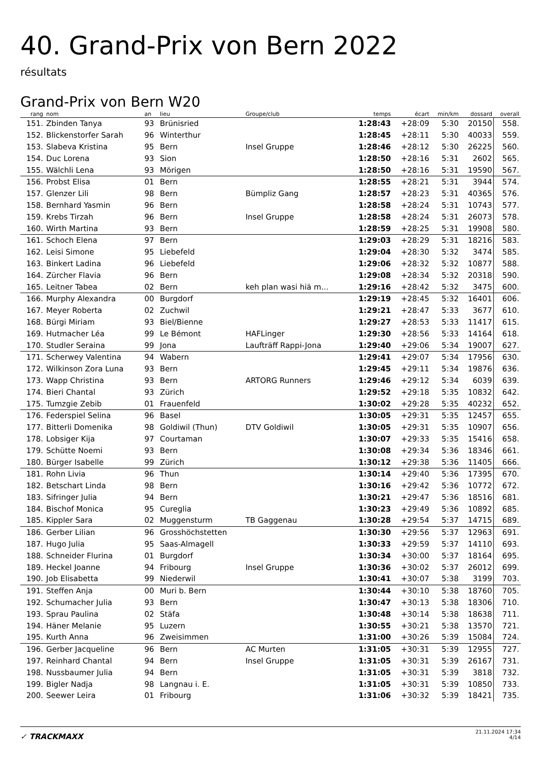40. Grand-Prix von Bern 2022
résultats
Grand-Prix von Bern W20
| rang | nom | an | lieu | Groupe/club | temps | écart | min/km | dossard | overall |
| --- | --- | --- | --- | --- | --- | --- | --- | --- | --- |
| 151. | Zbinden Tanya | 93 | Brünisried | | 1:28:43 | +28:09 | 5:30 | 20150 | 558. |
| 152. | Blickenstorfer Sarah | 96 | Winterthur | | 1:28:45 | +28:11 | 5:30 | 40033 | 559. |
| 153. | Slabeva Kristina | 95 | Bern | Insel Gruppe | 1:28:46 | +28:12 | 5:30 | 26225 | 560. |
| 154. | Duc Lorena | 93 | Sion | | 1:28:50 | +28:16 | 5:31 | 2602 | 565. |
| 155. | Wälchli Lena | 93 | Mörigen | | 1:28:50 | +28:16 | 5:31 | 19590 | 567. |
| 156. | Probst Elisa | 01 | Bern | | 1:28:55 | +28:21 | 5:31 | 3944 | 574. |
| 157. | Glenzer Lili | 98 | Bern | Bümpliz Gang | 1:28:57 | +28:23 | 5:31 | 40365 | 576. |
| 158. | Bernhard Yasmin | 96 | Bern | | 1:28:58 | +28:24 | 5:31 | 10743 | 577. |
| 159. | Krebs Tirzah | 96 | Bern | Insel Gruppe | 1:28:58 | +28:24 | 5:31 | 26073 | 578. |
| 160. | Wirth Martina | 93 | Bern | | 1:28:59 | +28:25 | 5:31 | 19908 | 580. |
| 161. | Schoch Elena | 97 | Bern | | 1:29:03 | +28:29 | 5:31 | 18216 | 583. |
| 162. | Leisi Simone | 95 | Liebefeld | | 1:29:04 | +28:30 | 5:32 | 3474 | 585. |
| 163. | Binkert Ladina | 96 | Liebefeld | | 1:29:06 | +28:32 | 5:32 | 10877 | 588. |
| 164. | Zürcher Flavia | 96 | Bern | | 1:29:08 | +28:34 | 5:32 | 20318 | 590. |
| 165. | Leitner Tabea | 02 | Bern | keh plan wasi hiä m... | 1:29:16 | +28:42 | 5:32 | 3475 | 600. |
| 166. | Murphy Alexandra | 00 | Burgdorf | | 1:29:19 | +28:45 | 5:32 | 16401 | 606. |
| 167. | Meyer Roberta | 02 | Zuchwil | | 1:29:21 | +28:47 | 5:33 | 3677 | 610. |
| 168. | Bürgi Miriam | 93 | Biel/Bienne | | 1:29:27 | +28:53 | 5:33 | 11417 | 615. |
| 169. | Hutmacher Léa | 99 | Le Bémont | HAFLinger | 1:29:30 | +28:56 | 5:33 | 14164 | 618. |
| 170. | Studler Seraina | 99 | Jona | Laufträff Rappi-Jona | 1:29:40 | +29:06 | 5:34 | 19007 | 627. |
| 171. | Scherwey Valentina | 94 | Wabern | | 1:29:41 | +29:07 | 5:34 | 17956 | 630. |
| 172. | Wilkinson Zora Luna | 93 | Bern | | 1:29:45 | +29:11 | 5:34 | 19876 | 636. |
| 173. | Wapp Christina | 93 | Bern | ARTORG Runners | 1:29:46 | +29:12 | 5:34 | 6039 | 639. |
| 174. | Bieri Chantal | 93 | Zürich | | 1:29:52 | +29:18 | 5:35 | 10832 | 642. |
| 175. | Tumzgie Zebib | 01 | Frauenfeld | | 1:30:02 | +29:28 | 5:35 | 40232 | 652. |
| 176. | Federspiel Selina | 96 | Basel | | 1:30:05 | +29:31 | 5:35 | 12457 | 655. |
| 177. | Bitterli Domenika | 98 | Goldiwil (Thun) | DTV Goldiwil | 1:30:05 | +29:31 | 5:35 | 10907 | 656. |
| 178. | Lobsiger Kija | 97 | Courtaman | | 1:30:07 | +29:33 | 5:35 | 15416 | 658. |
| 179. | Schütte Noemi | 93 | Bern | | 1:30:08 | +29:34 | 5:36 | 18346 | 661. |
| 180. | Bürger Isabelle | 99 | Zürich | | 1:30:12 | +29:38 | 5:36 | 11405 | 666. |
| 181. | Rohn Livia | 96 | Thun | | 1:30:14 | +29:40 | 5:36 | 17395 | 670. |
| 182. | Betschart Linda | 98 | Bern | | 1:30:16 | +29:42 | 5:36 | 10772 | 672. |
| 183. | Sifringer Julia | 94 | Bern | | 1:30:21 | +29:47 | 5:36 | 18516 | 681. |
| 184. | Bischof Monica | 95 | Cureglia | | 1:30:23 | +29:49 | 5:36 | 10892 | 685. |
| 185. | Kippler Sara | 02 | Muggensturm | TB Gaggenau | 1:30:28 | +29:54 | 5:37 | 14715 | 689. |
| 186. | Gerber Lilian | 96 | Grosshöchstetten | | 1:30:30 | +29:56 | 5:37 | 12963 | 691. |
| 187. | Hugo Julia | 95 | Saas-Almagell | | 1:30:33 | +29:59 | 5:37 | 14110 | 693. |
| 188. | Schneider Flurina | 01 | Burgdorf | | 1:30:34 | +30:00 | 5:37 | 18164 | 695. |
| 189. | Heckel Joanne | 94 | Fribourg | Insel Gruppe | 1:30:36 | +30:02 | 5:37 | 26012 | 699. |
| 190. | Job Elisabetta | 99 | Niederwil | | 1:30:41 | +30:07 | 5:38 | 3199 | 703. |
| 191. | Steffen Anja | 00 | Muri b. Bern | | 1:30:44 | +30:10 | 5:38 | 18760 | 705. |
| 192. | Schumacher Julia | 93 | Bern | | 1:30:47 | +30:13 | 5:38 | 18306 | 710. |
| 193. | Sprau Paulina | 02 | Stäfa | | 1:30:48 | +30:14 | 5:38 | 18638 | 711. |
| 194. | Häner Melanie | 95 | Luzern | | 1:30:55 | +30:21 | 5:38 | 13570 | 721. |
| 195. | Kurth Anna | 96 | Zweisimmen | | 1:31:00 | +30:26 | 5:39 | 15084 | 724. |
| 196. | Gerber Jacqueline | 96 | Bern | AC Murten | 1:31:05 | +30:31 | 5:39 | 12955 | 727. |
| 197. | Reinhard Chantal | 94 | Bern | Insel Gruppe | 1:31:05 | +30:31 | 5:39 | 26167 | 731. |
| 198. | Nussbaumer Julia | 94 | Bern | | 1:31:05 | +30:31 | 5:39 | 3818 | 732. |
| 199. | Bigler Nadja | 98 | Langnau i. E. | | 1:31:05 | +30:31 | 5:39 | 10850 | 733. |
| 200. | Seewer Leira | 01 | Fribourg | | 1:31:06 | +30:32 | 5:39 | 18421 | 735. |
✓ TRACKMAXX
21.11.2024 17:34
4/14